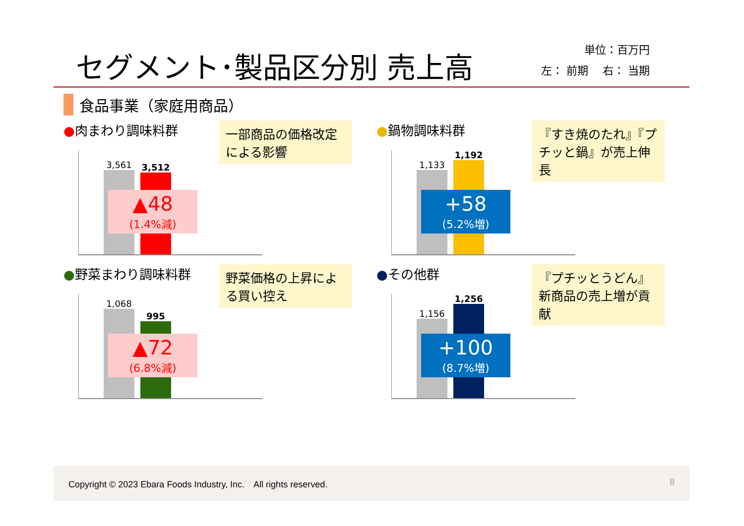セグメント･製品区分別 売上高
単位：百万円
左： 前期　 右： 当期
食品事業（家庭用商品）
●肉まわり調味料群
一部商品の価格改定による影響
3,561
3,512
▲48
(1.4%減)
●鍋物調味料群
『すき焼のたれ』『プチッと鍋』が売上伸長
1,133
1,192
+58
(5.2%増)
●野菜まわり調味料群
野菜価格の上昇による買い控え
1,068
995
▲72
(6.8%減)
●その他群
『プチッとうどん』新商品の売上増が貢献
1,156
1,256
+100
(8.7%増)
Copyright © 2023 Ebara Foods Industry, Inc.　All rights reserved. 8